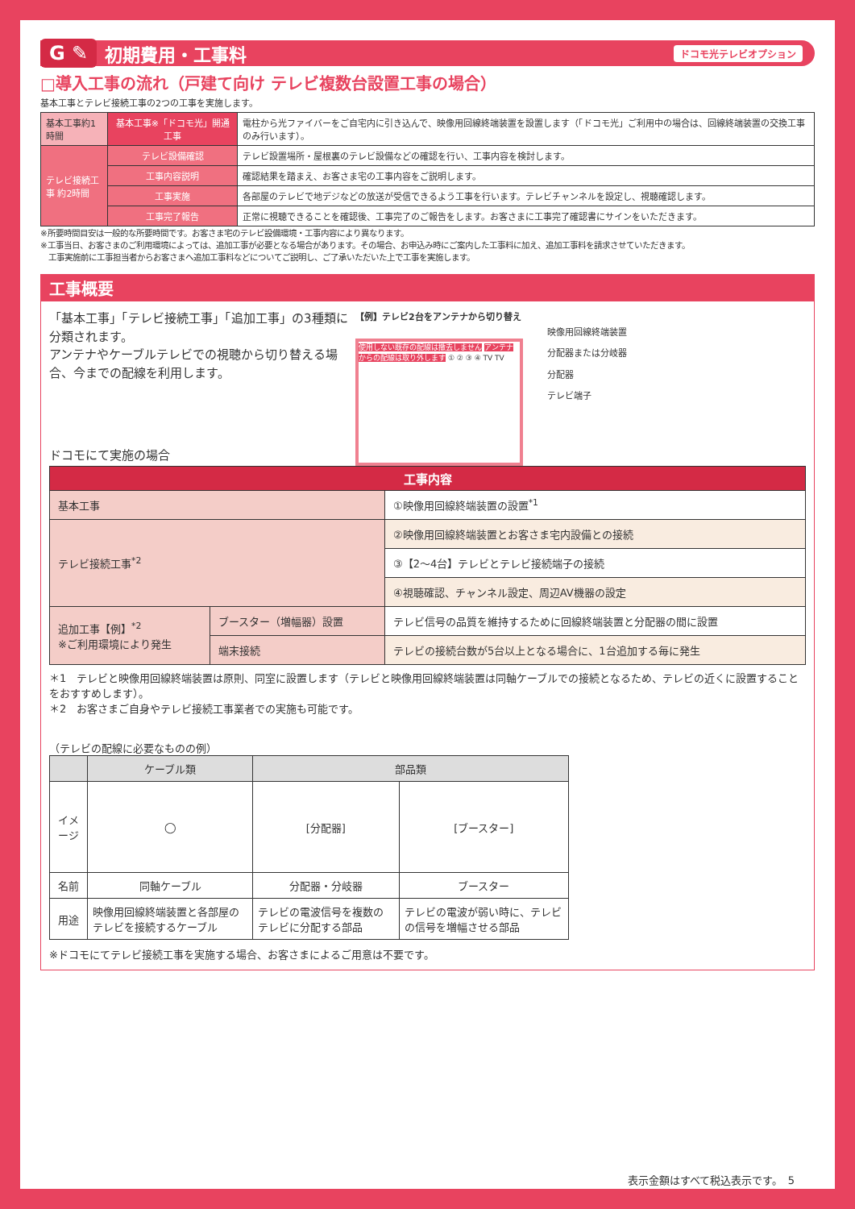G ✎
初期費用・工事料
ドコモ光テレビオプション
□導入工事の流れ（戸建て向け テレビ複数台設置工事の場合）
基本工事とテレビ接続工事の2つの工事を実施します。
| 基本工事約1時間 | 基本工事※「ドコモ光」開通工事 | 電柱から光ファイバーをご自宅内に引き込んで、映像用回線終端装置を設置します（「ドコモ光」ご利用中の場合は、回線終端装置の交換工事のみ行います）。 |
| テレビ接続工事 約2時間 | テレビ設備確認 | テレビ設置場所・屋根裏のテレビ設備などの確認を行い、工事内容を検討します。 |
| | 工事内容説明 | 確認結果を踏まえ、お客さま宅の工事内容をご説明します。 |
| | 工事実施 | 各部屋のテレビで地デジなどの放送が受信できるよう工事を行います。テレビチャンネルを設定し、視聴確認します。 |
| | 工事完了報告 | 正常に視聴できることを確認後、工事完了のご報告をします。お客さまに工事完了確認書にサインをいただきます。 |
※所要時間目安は一般的な所要時間です。お客さま宅のテレビ設備環境・工事内容により異なります。
※工事当日、お客さまのご利用環境によっては、追加工事が必要となる場合があります。その場合、お申込み時にご案内した工事料に加え、追加工事料を請求させていただきます。
　工事実施前に工事担当者からお客さまへ追加工事料などについてご説明し、ご了承いただいた上で工事を実施します。
工事概要
「基本工事」「テレビ接続工事」「追加工事」の3種類に分類されます。
アンテナやケーブルテレビでの視聴から切り替える場合、今までの配線を利用します。
ドコモにて実施の場合
【例】テレビ2台をアンテナから切り替え
使用しない既存の配線は撤去しません アンテナからの配線は取り外します ① ② ③ ④ TV TV
映像用回線終端装置
分配器または分岐器
分配器
テレビ端子
| 工事内容 | | |
| --- | --- | --- |
| 基本工事 | | ①映像用回線終端装置の設置<sup>*1</sup> |
| テレビ接続工事<sup>*2</sup> | | ②映像用回線終端装置とお客さま宅内設備との接続 |
| | | ③【2〜4台】テレビとテレビ接続端子の接続 |
| | | ④視聴確認、チャンネル設定、周辺AV機器の設定 |
| 追加工事【例】<sup>*2</sup> ※ご利用環境により発生 | ブースター（増幅器）設置 | テレビ信号の品質を維持するために回線終端装置と分配器の間に設置 |
| | 端末接続 | テレビの接続台数が5台以上となる場合に、1台追加する毎に発生 |
＊1　テレビと映像用回線終端装置は原則、同室に設置します（テレビと映像用回線終端装置は同軸ケーブルでの接続となるため、テレビの近くに設置することをおすすめします）。
＊2　お客さまご自身やテレビ接続工事業者での実施も可能です。
（テレビの配線に必要なものの例）
| | ケーブル類 | 部品類 | |
| --- | --- | --- | --- |
| イメージ | ◯ | [分配器] | [ブースター] |
| 名前 | 同軸ケーブル | 分配器・分岐器 | ブースター |
| 用途 | 映像用回線終端装置と各部屋のテレビを接続するケーブル | テレビの電波信号を複数のテレビに分配する部品 | テレビの電波が弱い時に、テレビの信号を増幅させる部品 |
※ドコモにてテレビ接続工事を実施する場合、お客さまによるご用意は不要です。
表示金額はすべて税込表示です。　5